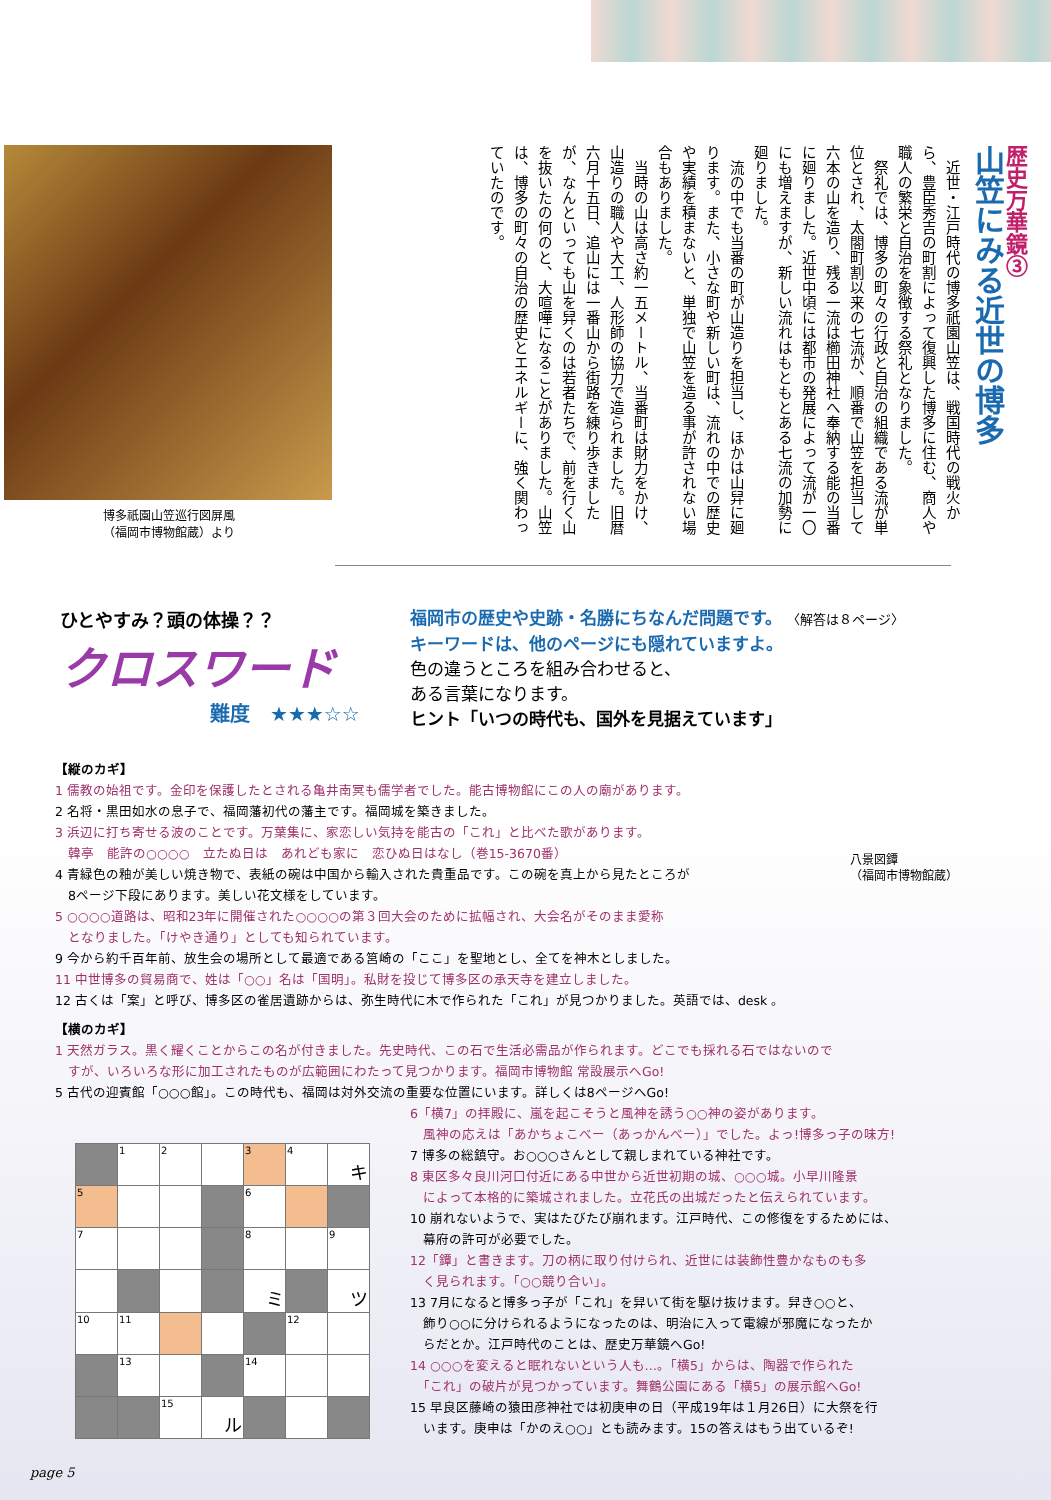博多祇園山笠巡行図屏風
（福岡市博物館蔵）より
歴史万華鏡③
山笠にみる近世の博多
　近世・江戸時代の博多祇園山笠は、戦国時代の戦火から、豊臣秀吉の町割によって復興した博多に住む、商人や職人の繁栄と自治を象徴する祭礼となりました。
　祭礼では、博多の町々の行政と自治の組織である流が単位とされ、太閤町割以来の七流が、順番で山笠を担当して六本の山を造り、残る一流は櫛田神社へ奉納する能の当番に廻りました。近世中頃には都市の発展によって流が一〇にも増えますが、新しい流れはもともとある七流の加勢に廻りました。
　流の中でも当番の町が山造りを担当し、ほかは山舁に廻ります。また、小さな町や新しい町は、流れの中での歴史や実績を積まないと、単独で山笠を造る事が許されない場合もありました。
　当時の山は高さ約一五メートル、当番町は財力をかけ、山造りの職人や大工、人形師の協力で造られました。旧暦六月十五日、追山には一番山から街路を練り歩きましたが、なんといっても山を舁くのは若者たちで、前を行く山を抜いたの何のと、大喧嘩になることがありました。山笠は、博多の町々の自治の歴史とエネルギーに、強く関わっていたのです。
ひとやすみ？頭の体操？？
クロスワード
難度　★★★☆☆
福岡市の歴史や史跡・名勝にちなんだ問題です。 〈解答は８ページ〉
キーワードは、他のページにも隠れていますよ。
色の違うところを組み合わせると、
ある言葉になります。
ヒント「いつの時代も、国外を見据えています」
八景図鐔
（福岡市博物館蔵）
【縦のカギ】
1 儒教の始祖です。金印を保護したとされる亀井南冥も儒学者でした。能古博物館にこの人の廟があります。
2 名将・黒田如水の息子で、福岡藩初代の藩主です。福岡城を築きました。
3 浜辺に打ち寄せる波のことです。万葉集に、家恋しい気持を能古の「これ」と比べた歌があります。
　韓亭　能許の○○○○　立たぬ日は　あれども家に　恋ひぬ日はなし（巻15-3670番）
4 青緑色の釉が美しい焼き物で、表紙の碗は中国から輸入された貴重品です。この碗を真上から見たところが
　8ページ下段にあります。美しい花文様をしています。
5 ○○○○道路は、昭和23年に開催された○○○○の第３回大会のために拡幅され、大会名がそのまま愛称
　となりました。「けやき通り」としても知られています。
9 今から約千百年前、放生会の場所として最適である筥崎の「ここ」を聖地とし、全てを神木としました。
11 中世博多の貿易商で、姓は「○○」名は「国明」。私財を投じて博多区の承天寺を建立しました。
12 古くは「案」と呼び、博多区の雀居遺跡からは、弥生時代に木で作られた「これ」が見つかりました。英語では、desk 。
【横のカギ】
1 天然ガラス。黒く耀くことからこの名が付きました。先史時代、この石で生活必需品が作られます。どこでも採れる石ではないので
　すが、いろいろな形に加工されたものが広範囲にわたって見つかります。福岡市博物館 常設展示へGo!
5 古代の迎賓館「○○○館」。この時代も、福岡は対外交流の重要な位置にいます。詳しくは8ページへGo!
| | 1 | 2 | | 3 | 4 | キ |
| 5 | | | | 6 | | |
| 7 | | | | 8 | | 9 |
| | | | | ミ | | ツ |
| 10 | 11 | | | | 12 | |
| | 13 | | | 14 | | |
| | | 15 | ル | | | |
6「横7」の拝殿に、嵐を起こそうと風神を誘う○○神の姿があります。
　風神の応えは「あかちょこべー（あっかんべー）」でした。よっ!博多っ子の味方!
7 博多の総鎮守。お○○○さんとして親しまれている神社です。
8 東区多々良川河口付近にある中世から近世初期の城、○○○城。小早川隆景
　によって本格的に築城されました。立花氏の出城だったと伝えられています。
10 崩れないようで、実はたびたび崩れます。江戸時代、この修復をするためには、
　幕府の許可が必要でした。
12「鐔」と書きます。刀の柄に取り付けられ、近世には装飾性豊かなものも多
　く見られます。「○○競り合い」。
13 7月になると博多っ子が「これ」を舁いて街を駆け抜けます。舁き○○と、
　飾り○○に分けられるようになったのは、明治に入って電線が邪魔になったか
　らだとか。江戸時代のことは、歴史万華鏡へGo!
14 ○○○を変えると眠れないという人も…。「横5」からは、陶器で作られた
　「これ」の破片が見つかっています。舞鶴公園にある「横5」の展示館へGo!
15 早良区藤崎の猿田彦神社では初庚申の日（平成19年は１月26日）に大祭を行
　います。庚申は「かのえ○○」とも読みます。15の答えはもう出ているぞ!
page 5